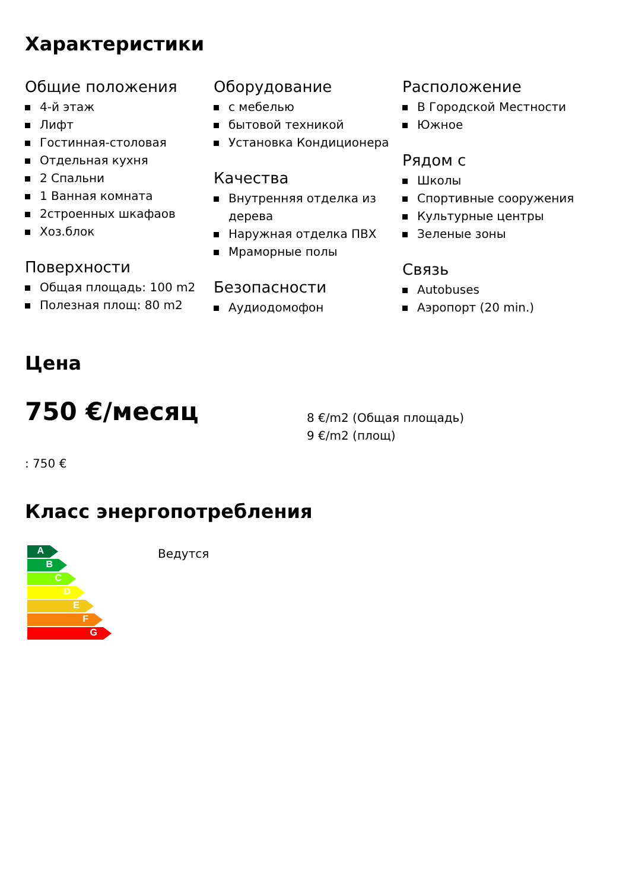Характеристики
Общие положения
4-й этаж
Лифт
Гостинная-столовая
Отдельная кухня
2 Спальни
1 Ванная комната
2строенных шкафаов
Хоз.блок
Поверхности
Общая площадь: 100 m2
Полезная площ: 80 m2
Оборудование
с мебелью
бытовой техникой
Установка Кондиционера
Качества
Внутренняя отделка из дерева
Наружная отделка ПВХ
Мраморные полы
Безопасности
Аудиодомофон
Расположение
В Городской Местности
Южное
Рядом с
Школы
Спортивные сооружения
Культурные центры
Зеленые зоны
Связь
Autobuses
Аэропорт (20 min.)
Цена
750 €/месяц
8 €/m2 (Общая площадь)
9 €/m2 (площ)
: 750 €
Класс энергопотребления
A
B
C
D
E
F
G
Ведутся